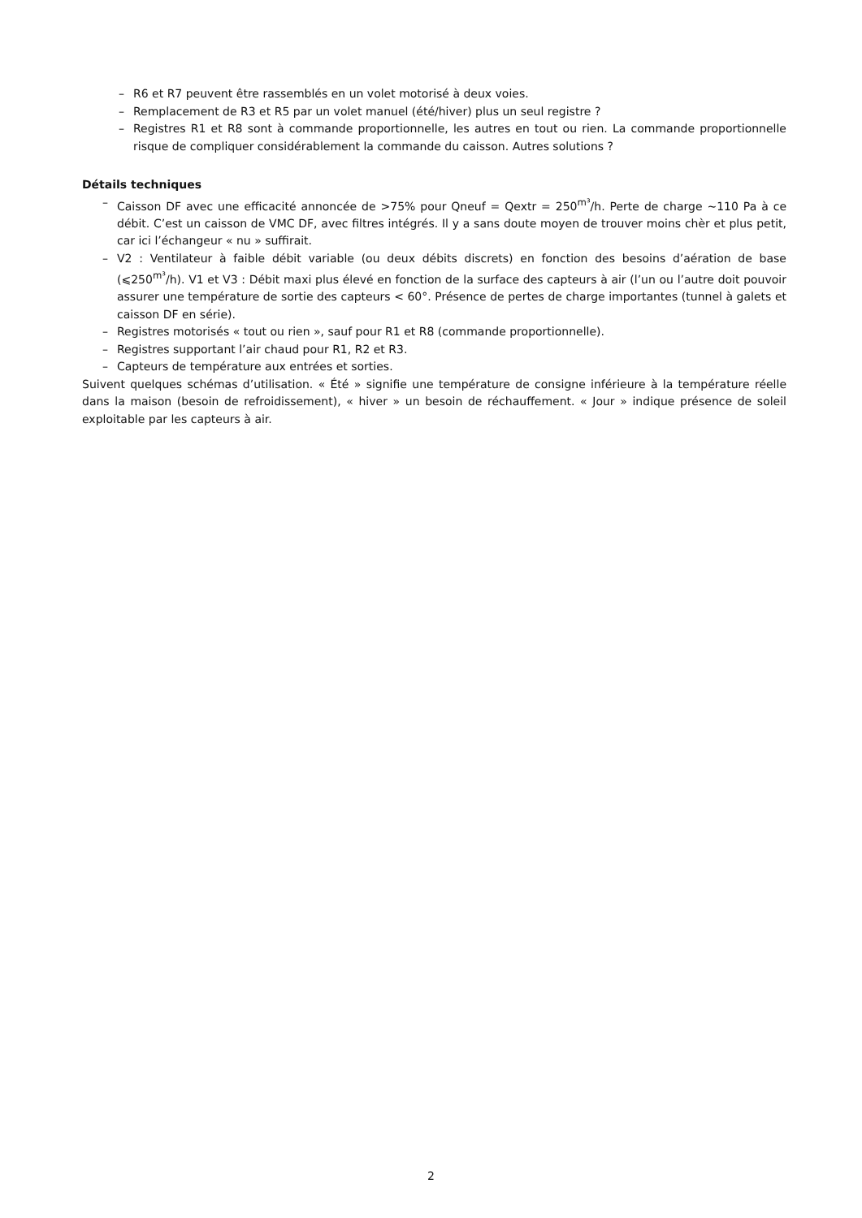– R6 et R7 peuvent être rassemblés en un volet motorisé à deux voies.
– Remplacement de R3 et R5 par un volet manuel (été/hiver) plus un seul registre ?
– Registres R1 et R8 sont à commande proportionnelle, les autres en tout ou rien. La commande proportionnelle risque de compliquer considérablement la commande du caisson. Autres solutions ?
Détails techniques
– Caisson DF avec une efficacité annoncée de >75% pour Qneuf = Qextr = 250<sup>m³</sup>/h. Perte de charge ~110 Pa à ce débit. C’est un caisson de VMC DF, avec filtres intégrés. Il y a sans doute moyen de trouver moins chèr et plus petit, car ici l’échangeur « nu » suffirait.
– V2 : Ventilateur à faible débit variable (ou deux débits discrets) en fonction des besoins d’aération de base (⩽250<sup>m³</sup>/h). V1 et V3 : Débit maxi plus élevé en fonction de la surface des capteurs à air (l’un ou l’autre doit pouvoir assurer une température de sortie des capteurs < 60°. Présence de pertes de charge importantes (tunnel à galets et caisson DF en série).
– Registres motorisés « tout ou rien », sauf pour R1 et R8 (commande proportionnelle).
– Registres supportant l’air chaud pour R1, R2 et R3.
– Capteurs de température aux entrées et sorties.
Suivent quelques schémas d’utilisation. « Été » signifie une température de consigne inférieure à la température réelle dans la maison (besoin de refroidissement), « hiver » un besoin de réchauffement. « Jour » indique présence de soleil exploitable par les capteurs à air.
2